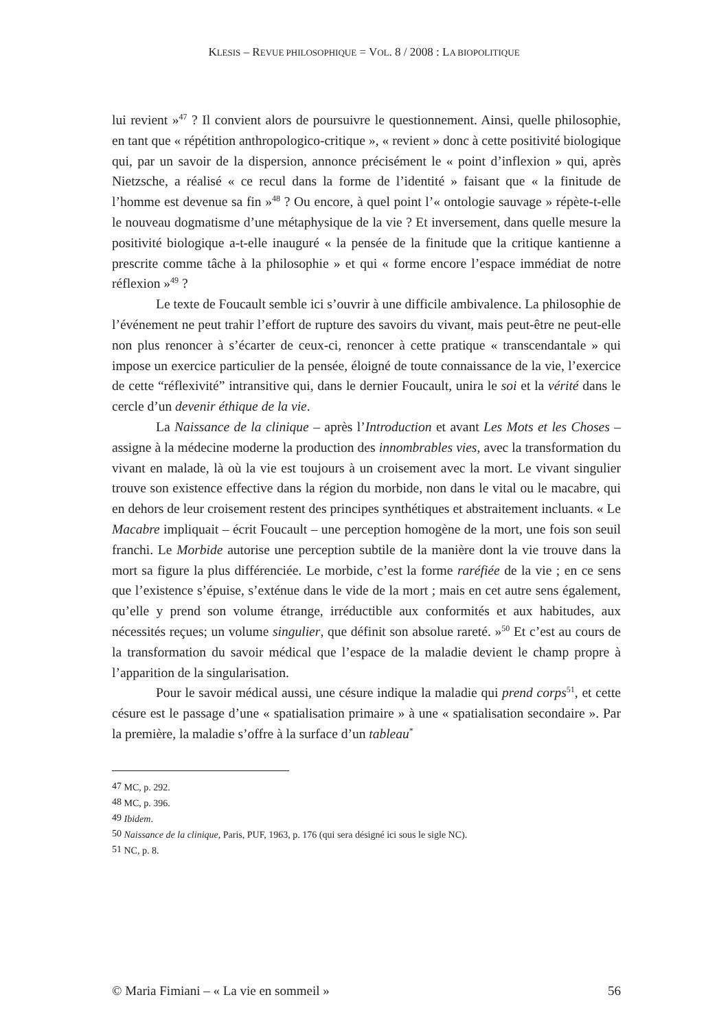KLESIS – REVUE PHILOSOPHIQUE = VOL. 8 / 2008 : LA BIOPOLITIQUE
lui revient »<sup>47</sup> ? Il convient alors de poursuivre le questionnement. Ainsi, quelle philosophie, en tant que « répétition anthropologico-critique », « revient » donc à cette positivité biologique qui, par un savoir de la dispersion, annonce précisément le « point d’inflexion » qui, après Nietzsche, a réalisé « ce recul dans la forme de l’identité » faisant que « la finitude de l’homme est devenue sa fin »<sup>48</sup> ? Ou encore, à quel point l’« ontologie sauvage » répète-t-elle le nouveau dogmatisme d’une métaphysique de la vie ? Et inversement, dans quelle mesure la positivité biologique a-t-elle inauguré « la pensée de la finitude que la critique kantienne a prescrite comme tâche à la philosophie » et qui « forme encore l’espace immédiat de notre réflexion »<sup>49</sup> ?
Le texte de Foucault semble ici s’ouvrir à une difficile ambivalence. La philosophie de l’événement ne peut trahir l’effort de rupture des savoirs du vivant, mais peut-être ne peut-elle non plus renoncer à s’écarter de ceux-ci, renoncer à cette pratique « transcendantale » qui impose un exercice particulier de la pensée, éloigné de toute connaissance de la vie, l’exercice de cette “réflexivité” intransitive qui, dans le dernier Foucault, unira le soi et la vérité dans le cercle d’un devenir éthique de la vie.
La Naissance de la clinique – après l’Introduction et avant Les Mots et les Choses – assigne à la médecine moderne la production des innombrables vies, avec la transformation du vivant en malade, là où la vie est toujours à un croisement avec la mort. Le vivant singulier trouve son existence effective dans la région du morbide, non dans le vital ou le macabre, qui en dehors de leur croisement restent des principes synthétiques et abstraitement incluants. « Le Macabre impliquait – écrit Foucault – une perception homogène de la mort, une fois son seuil franchi. Le Morbide autorise une perception subtile de la manière dont la vie trouve dans la mort sa figure la plus différenciée. Le morbide, c’est la forme raréfiée de la vie ; en ce sens que l’existence s’épuise, s’exténue dans le vide de la mort ; mais en cet autre sens également, qu’elle y prend son volume étrange, irréductible aux conformités et aux habitudes, aux nécessités reçues; un volume singulier, que définit son absolue rareté. »<sup>50</sup> Et c’est au cours de la transformation du savoir médical que l’espace de la maladie devient le champ propre à l’apparition de la singularisation.
Pour le savoir médical aussi, une césure indique la maladie qui prend corps<sup>51</sup>, et cette césure est le passage d’une « spatialisation primaire » à une « spatialisation secondaire ». Par la première, la maladie s’offre à la surface d’un tableau<sup>*</sup>
<sup>47</sup> MC, p. 292.
<sup>48</sup> MC, p. 396.
<sup>49</sup> Ibidem.
<sup>50</sup> Naissance de la clinique, Paris, PUF, 1963, p. 176 (qui sera désigné ici sous le sigle NC).
<sup>51</sup> NC, p. 8.
© Maria Fimiani – « La vie en sommeil » 56